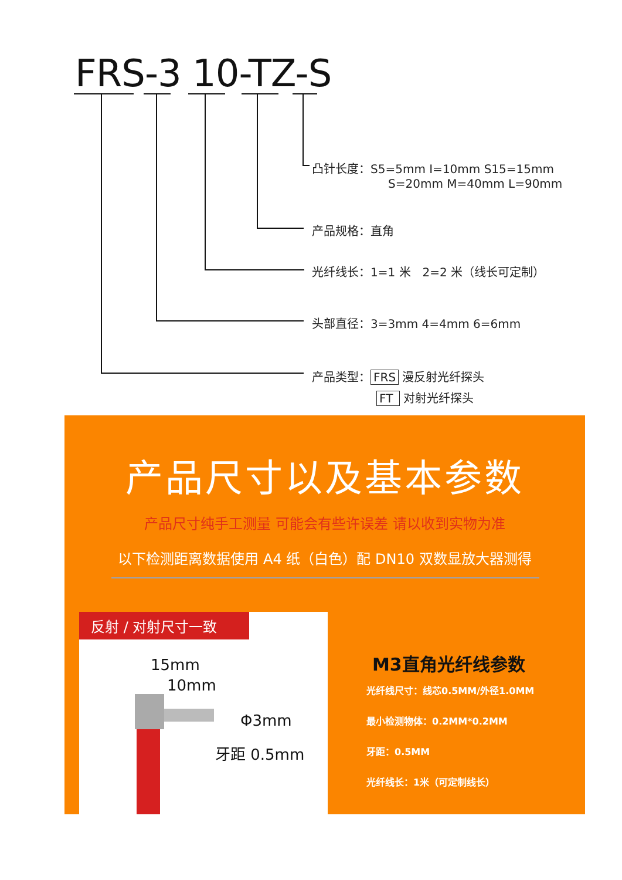FRS-3 10-TZ-S
凸针长度：S5=5mm I=10mm S15=15mm
S=20mm M=40mm L=90mm
产品规格：直角
光纤线长：1=1 米　2=2 米（线长可定制）
头部直径：3=3mm 4=4mm 6=6mm
产品类型： FRS 漫反射光纤探头
FT 对射光纤探头
产品尺寸以及基本参数
产品尺寸纯手工测量 可能会有些许误差 请以收到实物为准
以下检测距离数据使用 A4 纸（白色）配 DN10 双数显放大器测得
反射 / 对射尺寸一致
15mm
10mm
Φ3mm
牙距 0.5mm
M3直角光纤线参数
光纤线尺寸：线芯0.5MM/外径1.0MM
最小检测物体：0.2MM*0.2MM
牙距：0.5MM
光纤线长：1米（可定制线长）